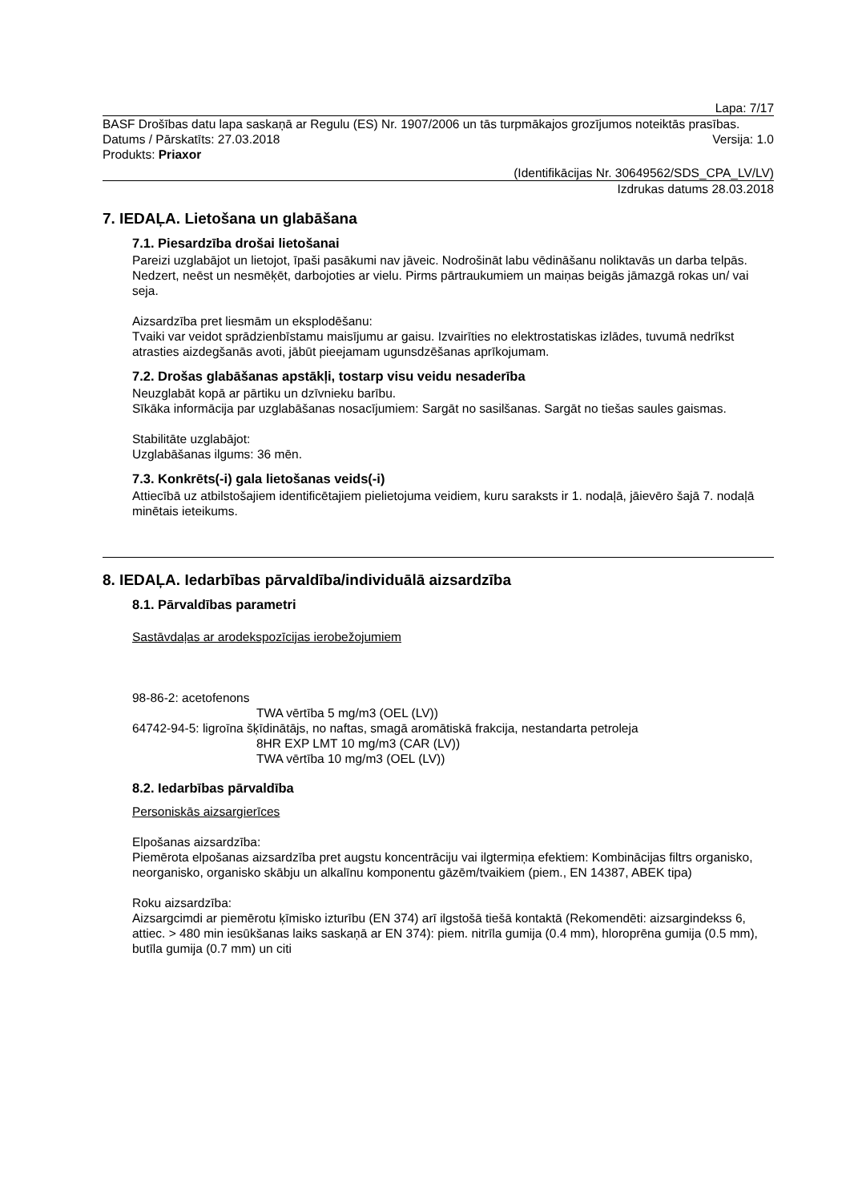Lapa: 7/17
BASF Drošības datu lapa saskaņā ar Regulu (ES) Nr. 1907/2006 un tās turpmākajos grozījumos noteiktās prasības.
Datums / Pārskatīts: 27.03.2018 Versija: 1.0
Produkts: Priaxor
(Identifikācijas Nr. 30649562/SDS_CPA_LV/LV)
Izdrukas datums 28.03.2018
7. IEDAĻA. Lietošana un glabāšana
7.1. Piesardzība drošai lietošanai
Pareizi uzglabājot un lietojot, īpaši pasākumi nav jāveic. Nodrošināt labu vēdināšanu noliktavās un darba telpās. Nedzert, neēst un nesmēķēt, darbojoties ar vielu. Pirms pārtraukumiem un maiņas beigās jāmazgā rokas un/ vai seja.
Aizsardzība pret liesmām un eksplodēšanu:
Tvaiki var veidot sprādzienbīstamu maisījumu ar gaisu. Izvairīties no elektrostatiskas izlādes, tuvumā nedrīkst atrasties aizdegšanās avoti, jābūt pieejamam ugunsdzēšanas aprīkojumam.
7.2. Drošas glabāšanas apstākļi, tostarp visu veidu nesaderība
Neuzglabāt kopā ar pārtiku un dzīvnieku barību.
Sīkāka informācija par uzglabāšanas nosacījumiem: Sargāt no sasilšanas. Sargāt no tiešas saules gaismas.
Stabilitāte uzglabājot:
Uzglabāšanas ilgums: 36 mēn.
7.3. Konkrēts(-i) gala lietošanas veids(-i)
Attiecībā uz atbilstošajiem identificētajiem pielietojuma veidiem, kuru saraksts ir 1. nodaļā, jāievēro šajā 7. nodaļā minētais ieteikums.
8. IEDAĻA. Iedarbības pārvaldība/individuālā aizsardzība
8.1. Pārvaldības parametri
Sastāvdaļas ar arodekspozīcijas ierobežojumiem
98-86-2: acetofenons
TWA vērtība 5 mg/m3 (OEL (LV))
64742-94-5: ligroīna šķīdinātājs, no naftas, smagā aromātiskā frakcija, nestandarta petroleja
8HR EXP LMT 10 mg/m3 (CAR (LV))
TWA vērtība 10 mg/m3 (OEL (LV))
8.2. Iedarbības pārvaldība
Personiskās aizsargierīces
Elpošanas aizsardzība:
Piemērota elpošanas aizsardzība pret augstu koncentrāciju vai ilgtermiņa efektiem: Kombinācijas filtrs organisko, neorganisko, organisko skābju un alkalīnu komponentu gāzēm/tvaikiem (piem., EN 14387, ABEK tipa)
Roku aizsardzība:
Aizsargcimdi ar piemērotu ķīmisko izturību (EN 374) arī ilgstošā tiešā kontaktā (Rekomendēti: aizsargindekss 6, attiec. > 480 min iesūkšanas laiks saskaņā ar EN 374): piem. nitrīla gumija (0.4 mm), hloroprēna gumija (0.5 mm), butīla gumija (0.7 mm) un citi